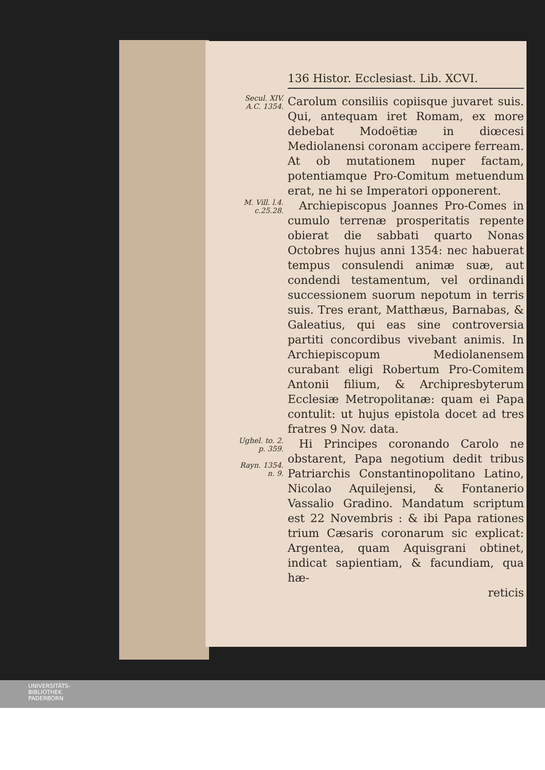136 Histor. Ecclesiast. Lib. XCVI.
Secul. XIV.
A.C. 1354.
Carolum consiliis copiisque juvaret suis. Qui, antequam iret Romam, ex more debebat Modoëtiæ in diœcesi Mediolanensi coronam accipere ferream. At ob mutationem nuper factam, potentiamque Pro-Comitum metuendum erat, ne hi se Imperatori opponerent.
M. Vill. l.4.
c.25.28.
 Archiepiscopus Joannes Pro-Comes in cumulo terrenæ prosperitatis repente obierat die sabbati quarto Nonas Octobres hujus anni 1354: nec habuerat tempus consulendi animæ suæ, aut condendi testamentum, vel ordinandi successionem suorum nepotum in terris suis. Tres erant, Matthæus, Barnabas, & Galeatius, qui eas sine controversia partiti concordibus vivebant animis. In Archiepiscopum Mediolanensem curabant eligi Robertum Pro-Comitem Antonii filium, & Archipresbyterum Ecclesiæ Metropolitanæ: quam ei Papa contulit: ut hujus epistola docet ad tres fratres 9 Nov. data.
Ughel. to. 2.
p. 359.
Rayn. 1354.
n. 9.
 Hi Principes coronando Carolo ne obstarent, Papa negotium dedit tribus Patriarchis Constantinopolitano Latino, Nicolao Aquilejensi, & Fontanerio Vassalio Gradino. Mandatum scriptum est 22 Novembris : & ibi Papa rationes trium Cæsaris coronarum sic explicat: Argentea, quam Aquisgrani obtinet, indicat sapientiam, & facundiam, qua hæ-
reticis
UNIVERSITÄTS-
BIBLIOTHEK
PADERBORN